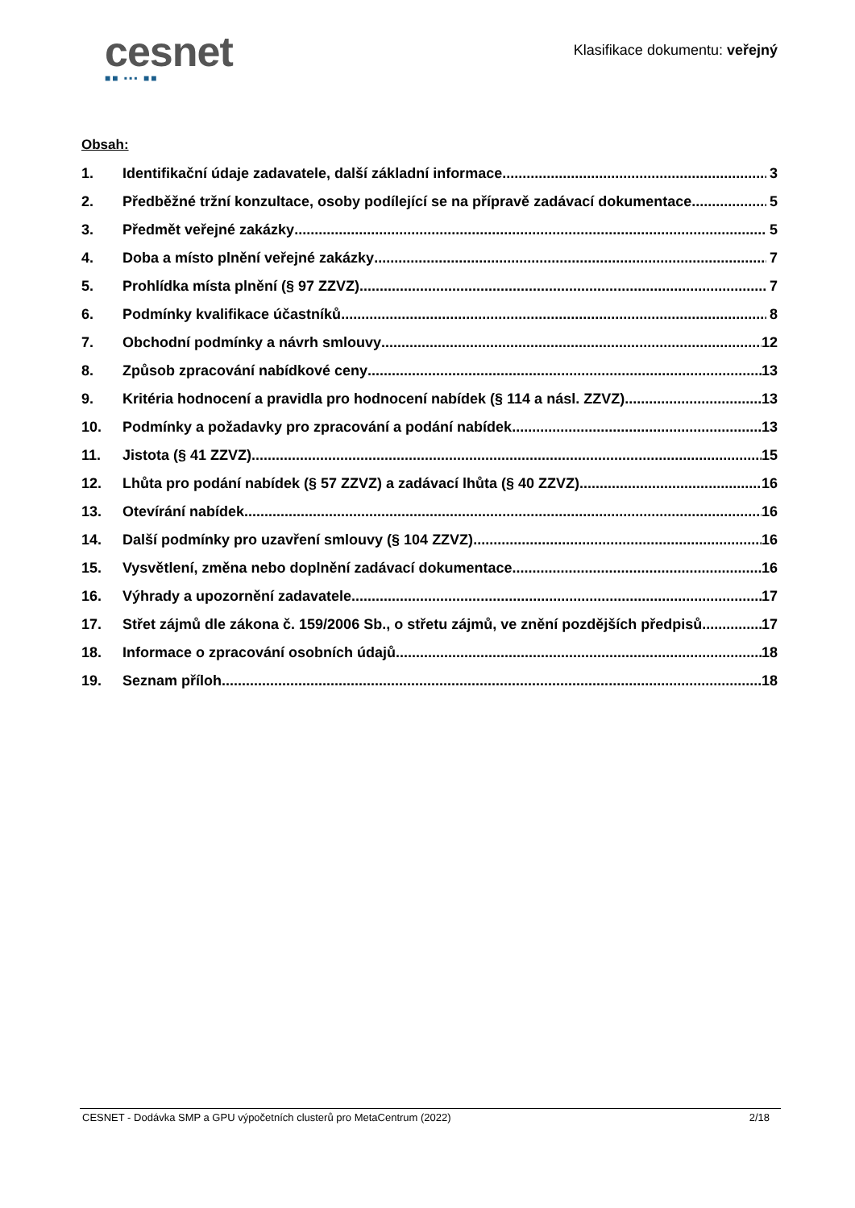cesnet
■■ ▪▪▪ ■■
Klasifikace dokumentu: veřejný
Obsah:
1. Identifikační údaje zadavatele, další základní informace 3
2. Předběžné tržní konzultace, osoby podílející se na přípravě zadávací dokumentace 5
3. Předmět veřejné zakázky 5
4. Doba a místo plnění veřejné zakázky 7
5. Prohlídka místa plnění (§ 97 ZZVZ) 7
6. Podmínky kvalifikace účastníků 8
7. Obchodní podmínky a návrh smlouvy 12
8. Způsob zpracování nabídkové ceny 13
9. Kritéria hodnocení a pravidla pro hodnocení nabídek (§ 114 a násl. ZZVZ) 13
10. Podmínky a požadavky pro zpracování a podání nabídek 13
11. Jistota (§ 41 ZZVZ) 15
12. Lhůta pro podání nabídek (§ 57 ZZVZ) a zadávací lhůta (§ 40 ZZVZ) 16
13. Otevírání nabídek 16
14. Další podmínky pro uzavření smlouvy (§ 104 ZZVZ) 16
15. Vysvětlení, změna nebo doplnění zadávací dokumentace 16
16. Výhrady a upozornění zadavatele 17
17. Střet zájmů dle zákona č. 159/2006 Sb., o střetu zájmů, ve znění pozdějších předpisů 17
18. Informace o zpracování osobních údajů 18
19. Seznam příloh 18
CESNET - Dodávka SMP a GPU výpočetních clusterů pro MetaCentrum (2022) 2/18